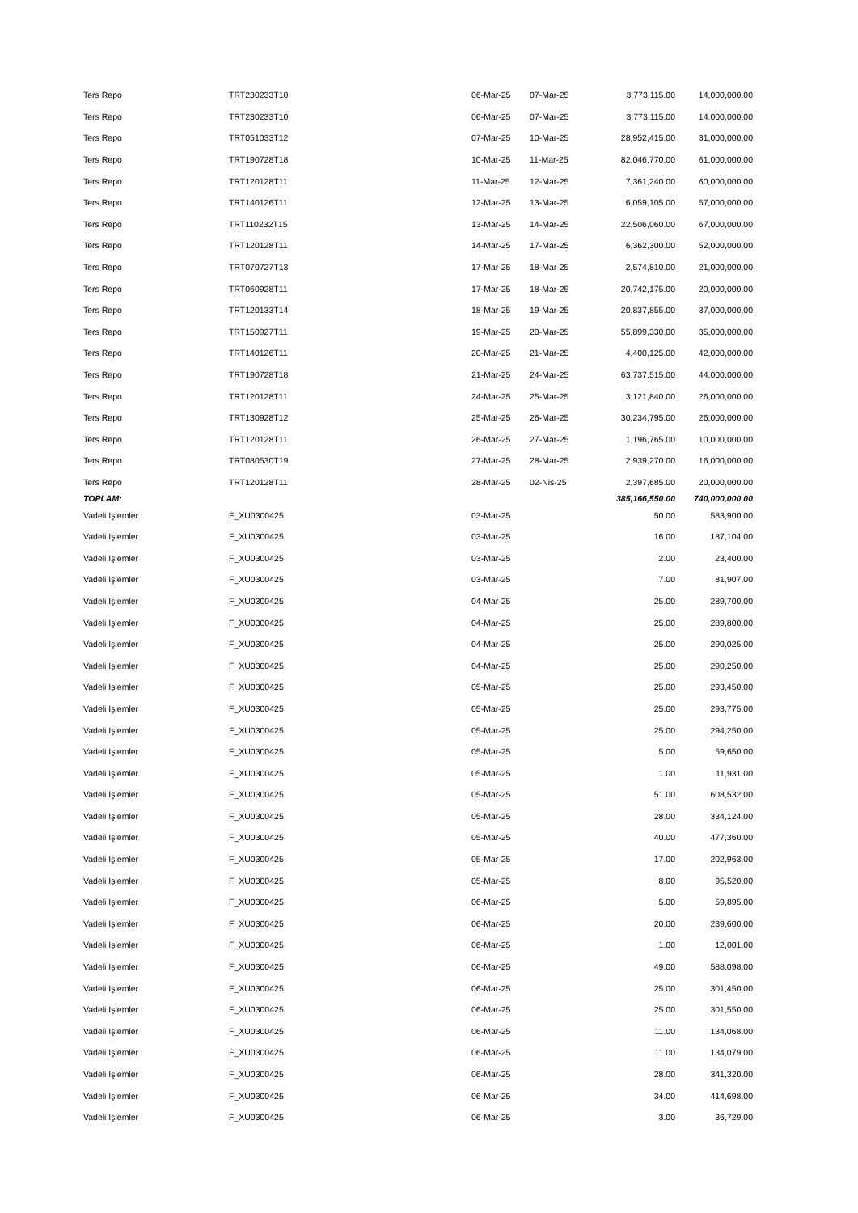| Ters Repo | TRT230233T10 | 06-Mar-25 | 07-Mar-25 | 3,773,115.00 | 14,000,000.00 |
| Ters Repo | TRT230233T10 | 06-Mar-25 | 07-Mar-25 | 3,773,115.00 | 14,000,000.00 |
| Ters Repo | TRT051033T12 | 07-Mar-25 | 10-Mar-25 | 28,952,415.00 | 31,000,000.00 |
| Ters Repo | TRT190728T18 | 10-Mar-25 | 11-Mar-25 | 82,046,770.00 | 61,000,000.00 |
| Ters Repo | TRT120128T11 | 11-Mar-25 | 12-Mar-25 | 7,361,240.00 | 60,000,000.00 |
| Ters Repo | TRT140126T11 | 12-Mar-25 | 13-Mar-25 | 6,059,105.00 | 57,000,000.00 |
| Ters Repo | TRT110232T15 | 13-Mar-25 | 14-Mar-25 | 22,506,060.00 | 67,000,000.00 |
| Ters Repo | TRT120128T11 | 14-Mar-25 | 17-Mar-25 | 6,362,300.00 | 52,000,000.00 |
| Ters Repo | TRT070727T13 | 17-Mar-25 | 18-Mar-25 | 2,574,810.00 | 21,000,000.00 |
| Ters Repo | TRT060928T11 | 17-Mar-25 | 18-Mar-25 | 20,742,175.00 | 20,000,000.00 |
| Ters Repo | TRT120133T14 | 18-Mar-25 | 19-Mar-25 | 20,837,855.00 | 37,000,000.00 |
| Ters Repo | TRT150927T11 | 19-Mar-25 | 20-Mar-25 | 55,899,330.00 | 35,000,000.00 |
| Ters Repo | TRT140126T11 | 20-Mar-25 | 21-Mar-25 | 4,400,125.00 | 42,000,000.00 |
| Ters Repo | TRT190728T18 | 21-Mar-25 | 24-Mar-25 | 63,737,515.00 | 44,000,000.00 |
| Ters Repo | TRT120128T11 | 24-Mar-25 | 25-Mar-25 | 3,121,840.00 | 26,000,000.00 |
| Ters Repo | TRT130928T12 | 25-Mar-25 | 26-Mar-25 | 30,234,795.00 | 26,000,000.00 |
| Ters Repo | TRT120128T11 | 26-Mar-25 | 27-Mar-25 | 1,196,765.00 | 10,000,000.00 |
| Ters Repo | TRT080530T19 | 27-Mar-25 | 28-Mar-25 | 2,939,270.00 | 16,000,000.00 |
| Ters Repo | TRT120128T11 | 28-Mar-25 | 02-Nis-25 | 2,397,685.00 | 20,000,000.00 |
| TOPLAM: | | | | 385,166,550.00 | 740,000,000.00 |
| Vadeli Işlemler | F_XU0300425 | 03-Mar-25 | | 50.00 | 583,900.00 |
| Vadeli Işlemler | F_XU0300425 | 03-Mar-25 | | 16.00 | 187,104.00 |
| Vadeli Işlemler | F_XU0300425 | 03-Mar-25 | | 2.00 | 23,400.00 |
| Vadeli Işlemler | F_XU0300425 | 03-Mar-25 | | 7.00 | 81,907.00 |
| Vadeli Işlemler | F_XU0300425 | 04-Mar-25 | | 25.00 | 289,700.00 |
| Vadeli Işlemler | F_XU0300425 | 04-Mar-25 | | 25.00 | 289,800.00 |
| Vadeli Işlemler | F_XU0300425 | 04-Mar-25 | | 25.00 | 290,025.00 |
| Vadeli Işlemler | F_XU0300425 | 04-Mar-25 | | 25.00 | 290,250.00 |
| Vadeli Işlemler | F_XU0300425 | 05-Mar-25 | | 25.00 | 293,450.00 |
| Vadeli Işlemler | F_XU0300425 | 05-Mar-25 | | 25.00 | 293,775.00 |
| Vadeli Işlemler | F_XU0300425 | 05-Mar-25 | | 25.00 | 294,250.00 |
| Vadeli Işlemler | F_XU0300425 | 05-Mar-25 | | 5.00 | 59,650.00 |
| Vadeli Işlemler | F_XU0300425 | 05-Mar-25 | | 1.00 | 11,931.00 |
| Vadeli Işlemler | F_XU0300425 | 05-Mar-25 | | 51.00 | 608,532.00 |
| Vadeli Işlemler | F_XU0300425 | 05-Mar-25 | | 28.00 | 334,124.00 |
| Vadeli Işlemler | F_XU0300425 | 05-Mar-25 | | 40.00 | 477,360.00 |
| Vadeli Işlemler | F_XU0300425 | 05-Mar-25 | | 17.00 | 202,963.00 |
| Vadeli Işlemler | F_XU0300425 | 05-Mar-25 | | 8.00 | 95,520.00 |
| Vadeli Işlemler | F_XU0300425 | 06-Mar-25 | | 5.00 | 59,895.00 |
| Vadeli Işlemler | F_XU0300425 | 06-Mar-25 | | 20.00 | 239,600.00 |
| Vadeli Işlemler | F_XU0300425 | 06-Mar-25 | | 1.00 | 12,001.00 |
| Vadeli Işlemler | F_XU0300425 | 06-Mar-25 | | 49.00 | 588,098.00 |
| Vadeli Işlemler | F_XU0300425 | 06-Mar-25 | | 25.00 | 301,450.00 |
| Vadeli Işlemler | F_XU0300425 | 06-Mar-25 | | 25.00 | 301,550.00 |
| Vadeli Işlemler | F_XU0300425 | 06-Mar-25 | | 11.00 | 134,068.00 |
| Vadeli Işlemler | F_XU0300425 | 06-Mar-25 | | 11.00 | 134,079.00 |
| Vadeli Işlemler | F_XU0300425 | 06-Mar-25 | | 28.00 | 341,320.00 |
| Vadeli Işlemler | F_XU0300425 | 06-Mar-25 | | 34.00 | 414,698.00 |
| Vadeli Işlemler | F_XU0300425 | 06-Mar-25 | | 3.00 | 36,729.00 |